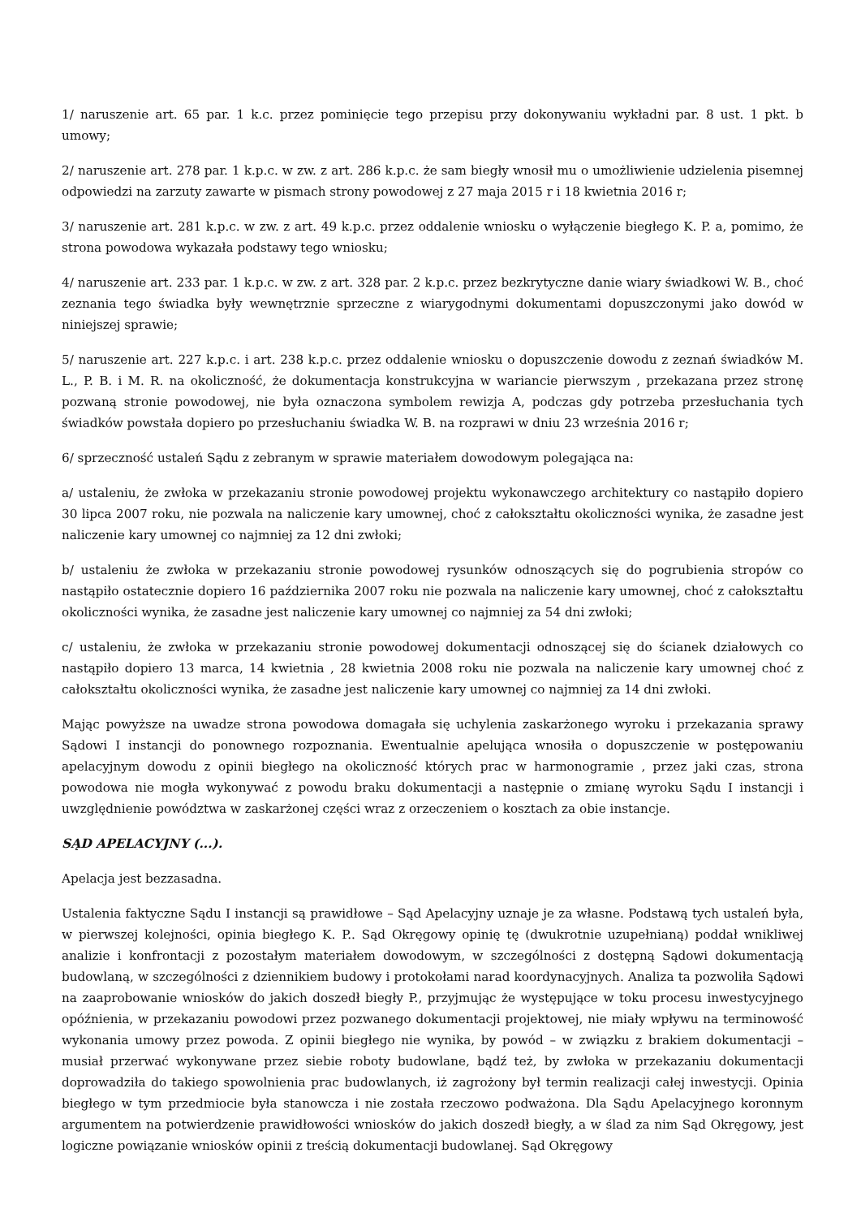1/ naruszenie art. 65 par. 1 k.c. przez pominięcie tego przepisu przy dokonywaniu wykładni par. 8 ust. 1 pkt. b umowy;
2/ naruszenie art. 278 par. 1 k.p.c. w zw. z art. 286 k.p.c. że sam biegły wnosił mu o umożliwienie udzielenia pisemnej odpowiedzi na zarzuty zawarte w pismach strony powodowej z 27 maja 2015 r i 18 kwietnia 2016 r;
3/ naruszenie art. 281 k.p.c. w zw. z art. 49 k.p.c. przez oddalenie wniosku o wyłączenie biegłego K. P. a, pomimo, że strona powodowa wykazała podstawy tego wniosku;
4/ naruszenie art. 233 par. 1 k.p.c. w zw. z art. 328 par. 2 k.p.c. przez bezkrytyczne danie wiary świadkowi W. B., choć zeznania tego świadka były wewnętrznie sprzeczne z wiarygodnymi dokumentami dopuszczonymi jako dowód w niniejszej sprawie;
5/ naruszenie art. 227 k.p.c. i art. 238 k.p.c. przez oddalenie wniosku o dopuszczenie dowodu z zeznań świadków M. L., P. B. i M. R. na okoliczność, że dokumentacja konstrukcyjna w wariancie pierwszym , przekazana przez stronę pozwaną stronie powodowej, nie była oznaczona symbolem rewizja A, podczas gdy potrzeba przesłuchania tych świadków powstała dopiero po przesłuchaniu świadka W. B. na rozprawi w dniu 23 września 2016 r;
6/ sprzeczność ustaleń Sądu z zebranym w sprawie materiałem dowodowym polegająca na:
a/ ustaleniu, że zwłoka w przekazaniu stronie powodowej projektu wykonawczego architektury co nastąpiło dopiero 30 lipca 2007 roku, nie pozwala na naliczenie kary umownej, choć z całokształtu okoliczności wynika, że zasadne jest naliczenie kary umownej co najmniej za 12 dni zwłoki;
b/ ustaleniu że zwłoka w przekazaniu stronie powodowej rysunków odnoszących się do pogrubienia stropów co nastąpiło ostatecznie dopiero 16 października 2007 roku nie pozwala na naliczenie kary umownej, choć z całokształtu okoliczności wynika, że zasadne jest naliczenie kary umownej co najmniej za 54 dni zwłoki;
c/ ustaleniu, że zwłoka w przekazaniu stronie powodowej dokumentacji odnoszącej się do ścianek działowych co nastąpiło dopiero 13 marca, 14 kwietnia , 28 kwietnia 2008 roku nie pozwala na naliczenie kary umownej choć z całokształtu okoliczności wynika, że zasadne jest naliczenie kary umownej co najmniej za 14 dni zwłoki.
Mając powyższe na uwadze strona powodowa domagała się uchylenia zaskarżonego wyroku i przekazania sprawy Sądowi I instancji do ponownego rozpoznania. Ewentualnie apelująca wnosiła o dopuszczenie w postępowaniu apelacyjnym dowodu z opinii biegłego na okoliczność których prac w harmonogramie , przez jaki czas, strona powodowa nie mogła wykonywać z powodu braku dokumentacji a następnie o zmianę wyroku Sądu I instancji i uwzględnienie powództwa w zaskarżonej części wraz z orzeczeniem o kosztach za obie instancje.
SĄD APELACYJNY (...).
Apelacja jest bezzasadna.
Ustalenia faktyczne Sądu I instancji są prawidłowe – Sąd Apelacyjny uznaje je za własne. Podstawą tych ustaleń była, w pierwszej kolejności, opinia biegłego K. P.. Sąd Okręgowy opinię tę (dwukrotnie uzupełnianą) poddał wnikliwej analizie i konfrontacji z pozostałym materiałem dowodowym, w szczególności z dostępną Sądowi dokumentacją budowlaną, w szczególności z dziennikiem budowy i protokołami narad koordynacyjnych. Analiza ta pozwoliła Sądowi na zaaprobowanie wniosków do jakich doszedł biegły P., przyjmując że występujące w toku procesu inwestycyjnego opóźnienia, w przekazaniu powodowi przez pozwanego dokumentacji projektowej, nie miały wpływu na terminowość wykonania umowy przez powoda. Z opinii biegłego nie wynika, by powód – w związku z brakiem dokumentacji – musiał przerwać wykonywane przez siebie roboty budowlane, bądź też, by zwłoka w przekazaniu dokumentacji doprowadziła do takiego spowolnienia prac budowlanych, iż zagrożony był termin realizacji całej inwestycji. Opinia biegłego w tym przedmiocie była stanowcza i nie została rzeczowo podważona. Dla Sądu Apelacyjnego koronnym argumentem na potwierdzenie prawidłowości wniosków do jakich doszedł biegły, a w ślad za nim Sąd Okręgowy, jest logiczne powiązanie wniosków opinii z treścią dokumentacji budowlanej. Sąd Okręgowy